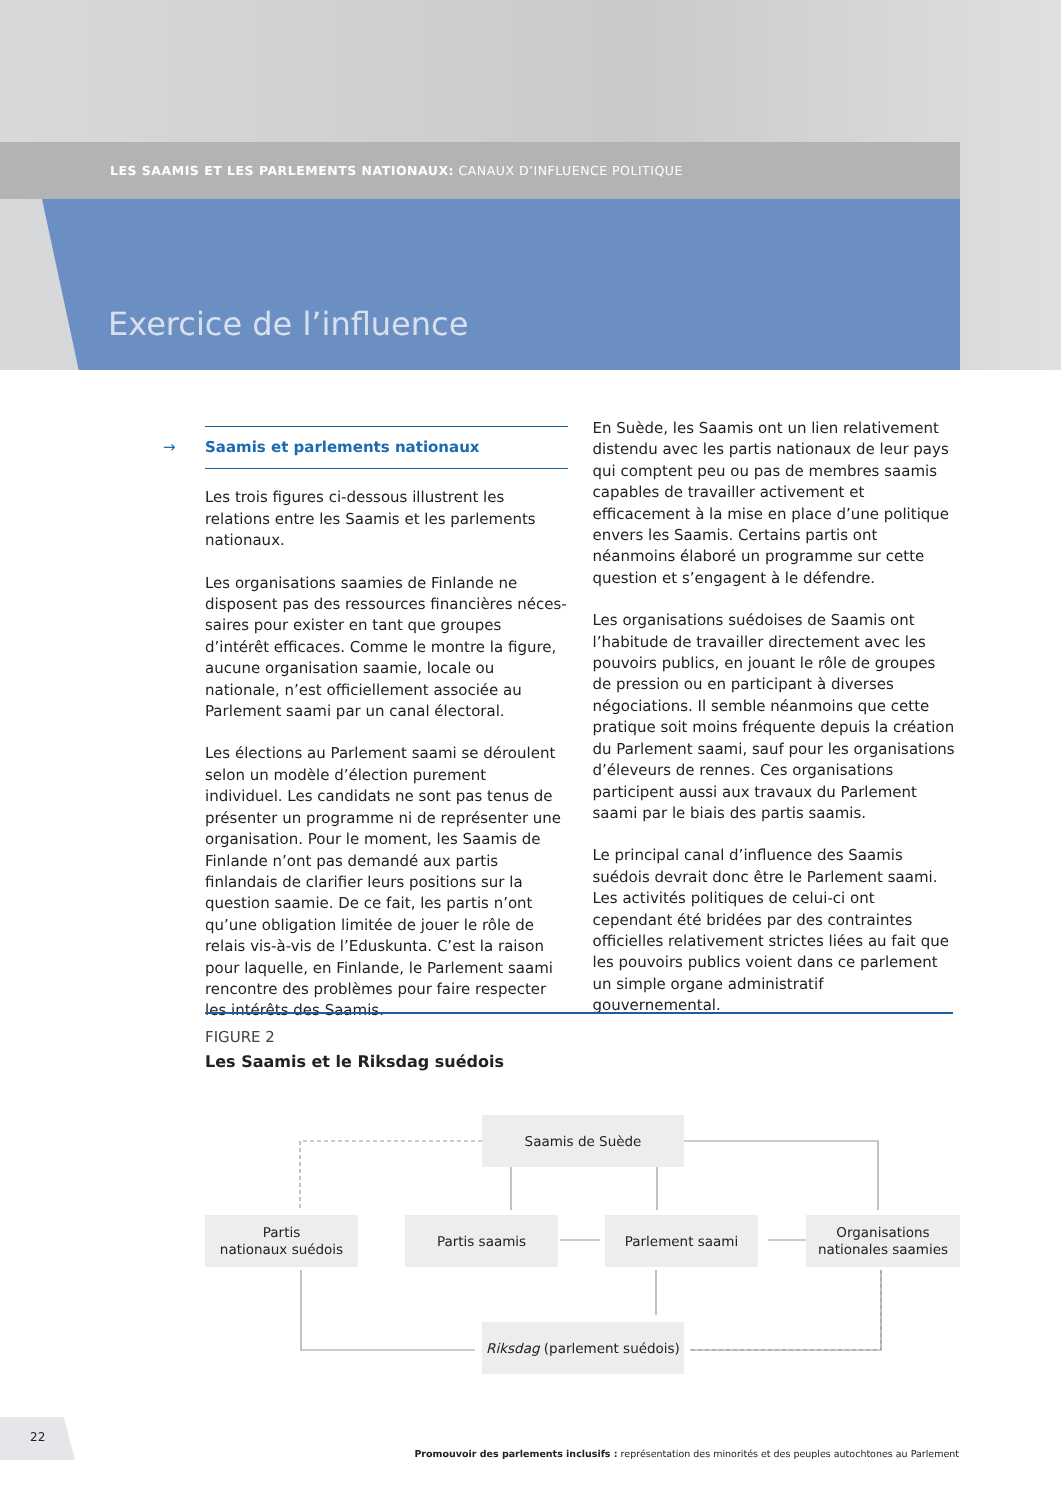LES SAAMIS ET LES PARLEMENTS NATIONAUX: CANAUX D’INFLUENCE POLITIQUE
Exercice de l’influence
→ Saamis et parlements nationaux
Les trois figures ci-dessous illustrent les relations entre les Saamis et les parlements nationaux.
Les organisations saamies de Finlande ne disposent pas des ressources financières néces­saires pour exister en tant que groupes d’intérêt efficaces. Comme le montre la figure, aucune organisation saamie, locale ou nationale, n’est officiellement associée au Parlement saami par un canal électoral.
Les élections au Parlement saami se déroulent selon un modèle d’élection purement individuel. Les candidats ne sont pas tenus de présenter un programme ni de représenter une organisation. Pour le moment, les Saamis de Finlande n’ont pas demandé aux partis finlandais de clarifier leurs positions sur la question saamie. De ce fait, les partis n’ont qu’une obligation limitée de jouer le rôle de relais vis-à-vis de l’Eduskunta. C’est la raison pour laquelle, en Finlande, le Parlement saami rencontre des problèmes pour faire respecter les intérêts des Saamis.
En Suède, les Saamis ont un lien relativement distendu avec les partis nationaux de leur pays qui comptent peu ou pas de membres saamis capables de travailler activement et efficacement à la mise en place d’une politique envers les Saamis. Certains partis ont néanmoins élaboré un programme sur cette question et s’engagent à le défendre.
Les organisations suédoises de Saamis ont l’habitude de travailler directement avec les pouvoirs publics, en jouant le rôle de groupes de pression ou en participant à diverses négociations. Il semble néanmoins que cette pratique soit moins fréquente depuis la création du Parlement saami, sauf pour les organisations d’éleveurs de rennes. Ces organisations participent aussi aux travaux du Parlement saami par le biais des partis saamis.
Le principal canal d’influence des Saamis suédois devrait donc être le Parlement saami. Les activités politiques de celui-ci ont cependant été bridées par des contraintes officielles relativement strictes liées au fait que les pouvoirs publics voient dans ce parlement un simple organe administratif gouvernemental.
FIGURE 2
Les Saamis et le Riksdag suédois
Saamis de Suède
Partis
nationaux suédois
Partis saamis Parlement saami
Organisations
nationales saamies
Riksdag (parlement suédois)
22
Promouvoir des parlements inclusifs : représentation des minorités et des peuples autochtones au Parlement